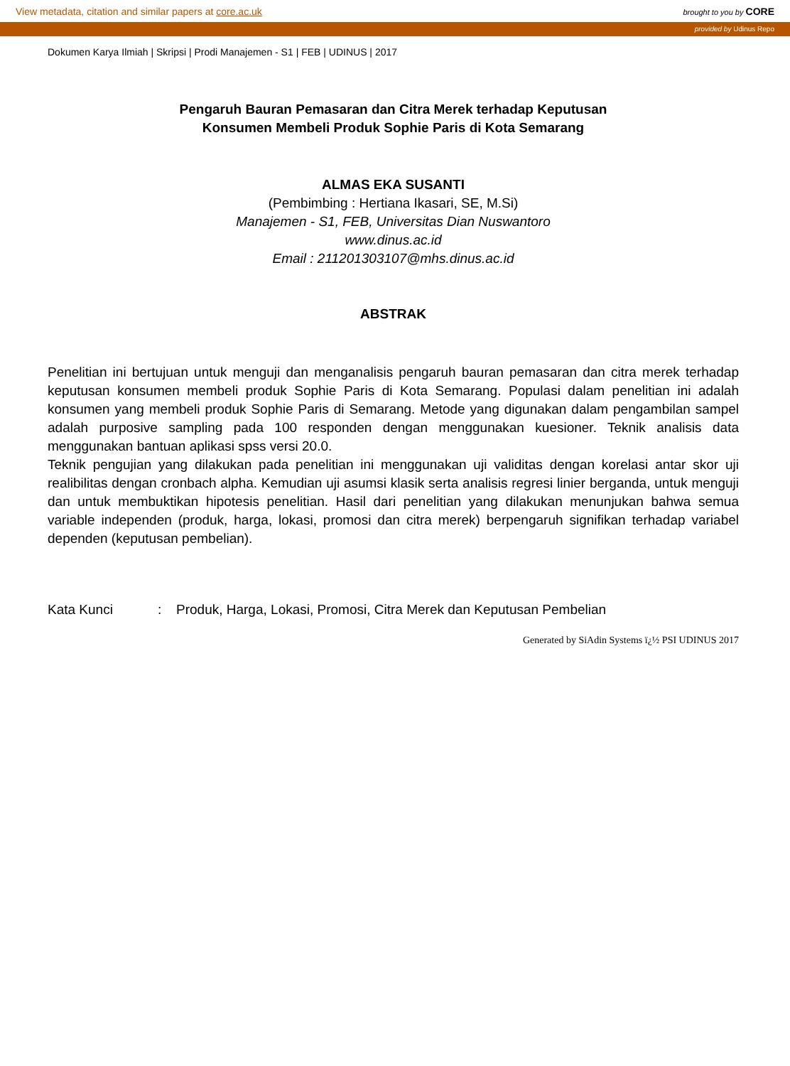View metadata, citation and similar papers at core.ac.uk brought to you by CORE
provided by Udinus Repo
Dokumen Karya Ilmiah | Skripsi | Prodi Manajemen - S1 | FEB | UDINUS | 2017
Pengaruh Bauran Pemasaran dan Citra Merek terhadap Keputusan
Konsumen Membeli Produk Sophie Paris di Kota Semarang
ALMAS EKA SUSANTI
(Pembimbing : Hertiana Ikasari, SE, M.Si)
Manajemen - S1, FEB, Universitas Dian Nuswantoro
www.dinus.ac.id
Email : 211201303107@mhs.dinus.ac.id
ABSTRAK
Penelitian ini bertujuan untuk menguji dan menganalisis pengaruh bauran pemasaran dan citra merek terhadap keputusan konsumen membeli produk Sophie Paris di Kota Semarang. Populasi dalam penelitian ini adalah konsumen yang membeli produk Sophie Paris di Semarang. Metode yang digunakan dalam pengambilan sampel adalah purposive sampling pada 100 responden dengan menggunakan kuesioner. Teknik analisis data menggunakan bantuan aplikasi spss versi 20.0.
Teknik pengujian yang dilakukan pada penelitian ini menggunakan uji validitas dengan korelasi antar skor uji realibilitas dengan cronbach alpha. Kemudian uji asumsi klasik serta analisis regresi linier berganda, untuk menguji dan untuk membuktikan hipotesis penelitian. Hasil dari penelitian yang dilakukan menunjukan bahwa semua variable independen (produk, harga, lokasi, promosi dan citra merek) berpengaruh signifikan terhadap variabel dependen (keputusan pembelian).
Kata Kunci: Produk, Harga, Lokasi, Promosi, Citra Merek dan Keputusan Pembelian
Generated by SiAdin Systems ï¿½ PSI UDINUS 2017